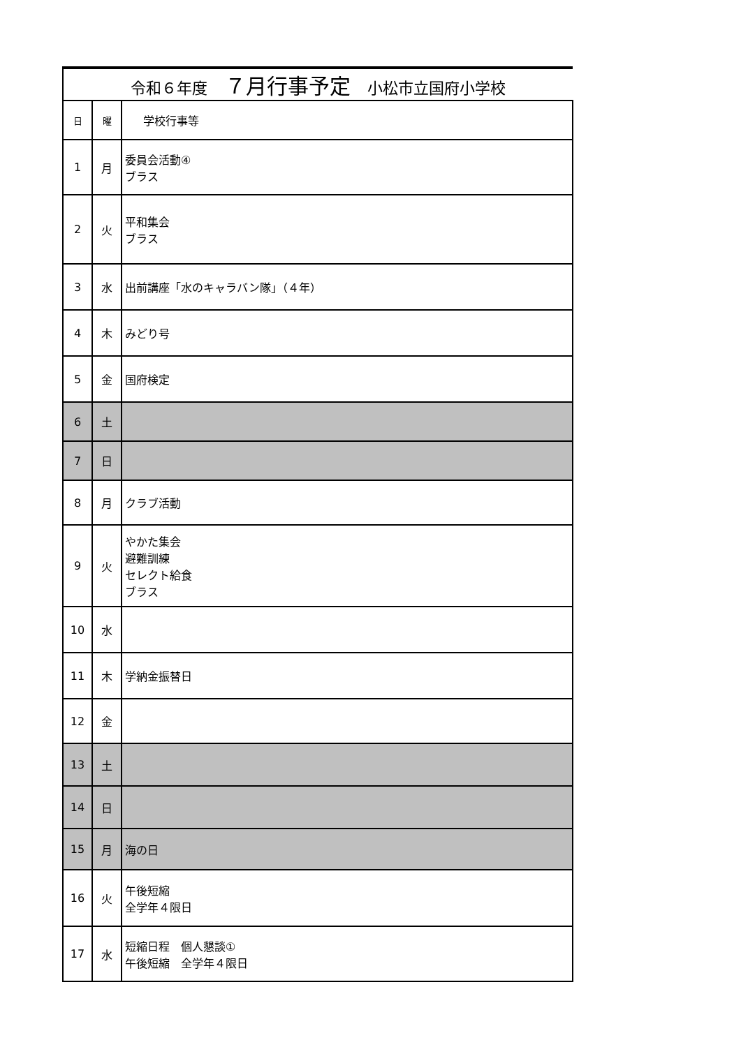| 令和６年度 ７月行事予定 小松市立国府小学校 | | |
| --- | --- | --- |
| 日 | 曜 | 学校行事等 |
| 1 | 月 | 委員会活動④ ブラス |
| 2 | 火 | 平和集会 ブラス |
| 3 | 水 | 出前講座「水のキャラバン隊」（４年） |
| 4 | 木 | みどり号 |
| 5 | 金 | 国府検定 |
| 6 | 土 | |
| 7 | 日 | |
| 8 | 月 | クラブ活動 |
| 9 | 火 | やかた集会 避難訓練 セレクト給食 ブラス |
| 10 | 水 | |
| 11 | 木 | 学納金振替日 |
| 12 | 金 | |
| 13 | 土 | |
| 14 | 日 | |
| 15 | 月 | 海の日 |
| 16 | 火 | 午後短縮 全学年４限日 |
| 17 | 水 | 短縮日程 個人懇談① 午後短縮 全学年４限日 |